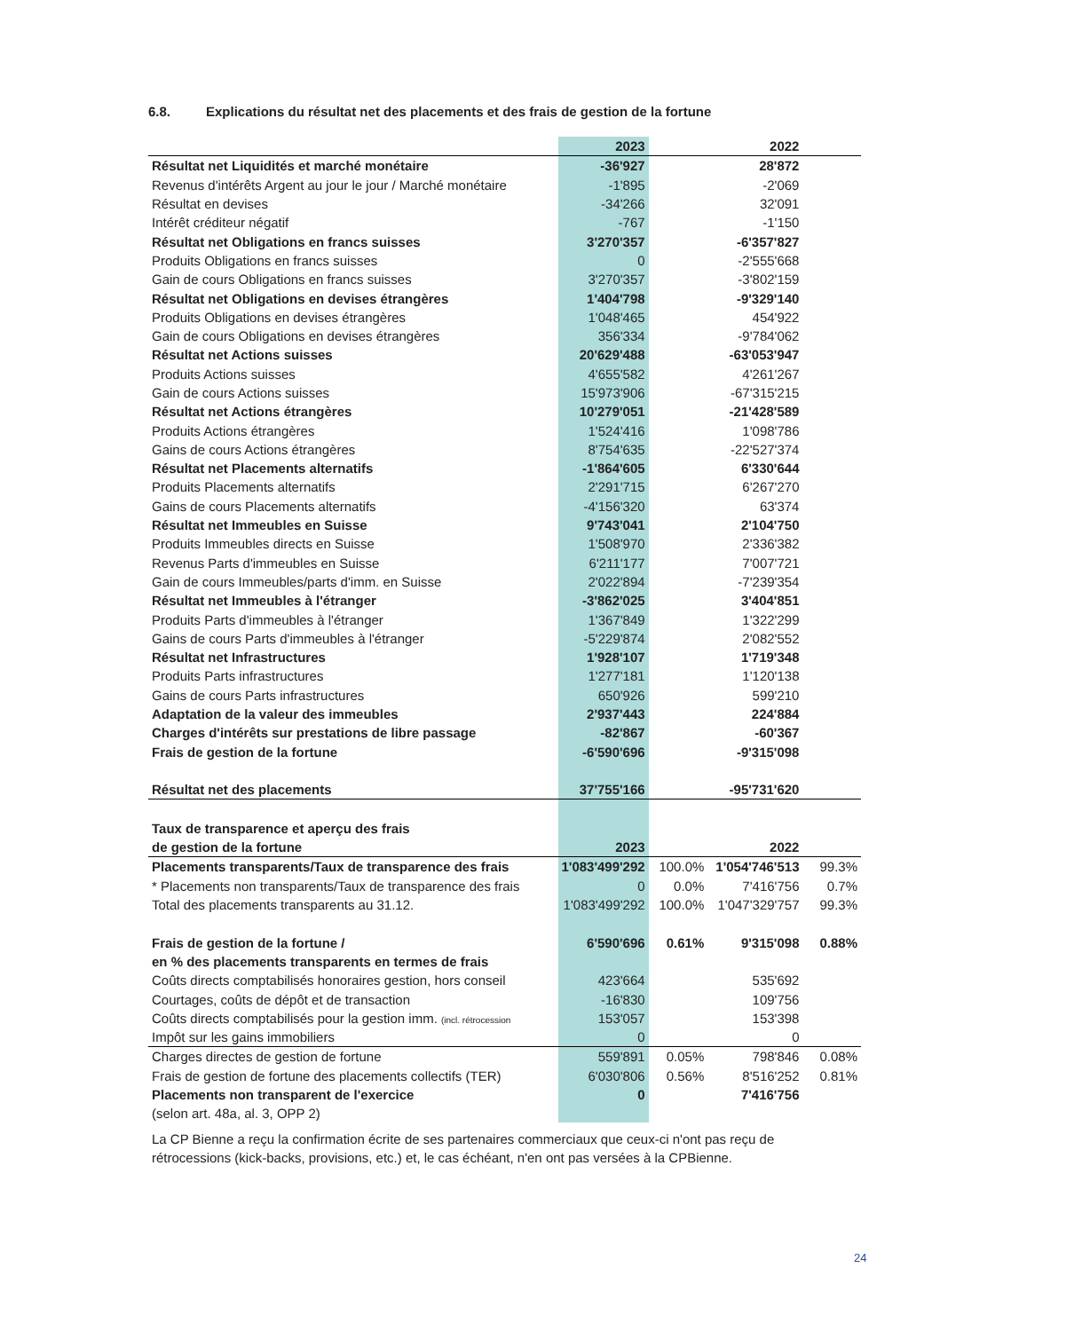6.8. Explications du résultat net des placements et des frais de gestion de la fortune
| | 2023 | | 2022 | |
| --- | --- | --- | --- | --- |
| Résultat net Liquidités et marché monétaire | -36'927 | | 28'872 | |
| Revenus d'intérêts Argent au jour le jour / Marché monétaire | -1'895 | | -2'069 | |
| Résultat en devises | -34'266 | | 32'091 | |
| Intérêt créditeur négatif | -767 | | -1'150 | |
| Résultat net Obligations en francs suisses | 3'270'357 | | -6'357'827 | |
| Produits Obligations en francs suisses | 0 | | -2'555'668 | |
| Gain de cours Obligations en francs suisses | 3'270'357 | | -3'802'159 | |
| Résultat net Obligations en devises étrangères | 1'404'798 | | -9'329'140 | |
| Produits Obligations en devises étrangères | 1'048'465 | | 454'922 | |
| Gain de cours Obligations en devises étrangères | 356'334 | | -9'784'062 | |
| Résultat net Actions suisses | 20'629'488 | | -63'053'947 | |
| Produits Actions suisses | 4'655'582 | | 4'261'267 | |
| Gain de cours Actions suisses | 15'973'906 | | -67'315'215 | |
| Résultat net Actions étrangères | 10'279'051 | | -21'428'589 | |
| Produits Actions étrangères | 1'524'416 | | 1'098'786 | |
| Gains de cours Actions étrangères | 8'754'635 | | -22'527'374 | |
| Résultat net Placements alternatifs | -1'864'605 | | 6'330'644 | |
| Produits Placements alternatifs | 2'291'715 | | 6'267'270 | |
| Gains de cours Placements alternatifs | -4'156'320 | | 63'374 | |
| Résultat net Immeubles en Suisse | 9'743'041 | | 2'104'750 | |
| Produits Immeubles directs en Suisse | 1'508'970 | | 2'336'382 | |
| Revenus Parts d'immeubles en Suisse | 6'211'177 | | 7'007'721 | |
| Gain de cours Immeubles/parts d'imm. en Suisse | 2'022'894 | | -7'239'354 | |
| Résultat net Immeubles à l'étranger | -3'862'025 | | 3'404'851 | |
| Produits Parts d'immeubles à l'étranger | 1'367'849 | | 1'322'299 | |
| Gains de cours Parts d'immeubles à l'étranger | -5'229'874 | | 2'082'552 | |
| Résultat net Infrastructures | 1'928'107 | | 1'719'348 | |
| Produits Parts infrastructures | 1'277'181 | | 1'120'138 | |
| Gains de cours Parts infrastructures | 650'926 | | 599'210 | |
| Adaptation de la valeur des immeubles | 2'937'443 | | 224'884 | |
| Charges d'intérêts sur prestations de libre passage | -82'867 | | -60'367 | |
| Frais de gestion de la fortune | -6'590'696 | | -9'315'098 | |
| Résultat net des placements | 37'755'166 | | -95'731'620 | |
| Taux de transparence et aperçu des frais | | | | |
| de gestion de la fortune | 2023 | | 2022 | |
| Placements transparents/Taux de transparence des frais | 1'083'499'292 | 100.0% | 1'054'746'513 | 99.3% |
| * Placements non transparents/Taux de transparence des frais | 0 | 0.0% | 7'416'756 | 0.7% |
| Total des placements transparents au 31.12. | 1'083'499'292 | 100.0% | 1'047'329'757 | 99.3% |
| Frais de gestion de la fortune / | 6'590'696 | 0.61% | 9'315'098 | 0.88% |
| en % des placements transparents en termes de frais | | | | |
| Coûts directs comptabilisés honoraires gestion, hors conseil | 423'664 | | 535'692 | |
| Courtages, coûts de dépôt et de transaction | -16'830 | | 109'756 | |
| Coûts directs comptabilisés pour la gestion imm. (incl. rétrocession | 153'057 | | 153'398 | |
| Impôt sur les gains immobiliers | 0 | | 0 | |
| Charges directes de gestion de fortune | 559'891 | 0.05% | 798'846 | 0.08% |
| Frais de gestion de fortune des placements collectifs (TER) | 6'030'806 | 0.56% | 8'516'252 | 0.81% |
| Placements non transparent de l'exercice | 0 | | 7'416'756 | |
| (selon art. 48a, al. 3, OPP 2) | | | | |
La CP Bienne a reçu la confirmation écrite de ses partenaires commerciaux que ceux-ci n'ont pas reçu de rétrocessions (kick-backs, provisions, etc.) et, le cas échéant, n'en ont pas versées à la CPBienne.
24